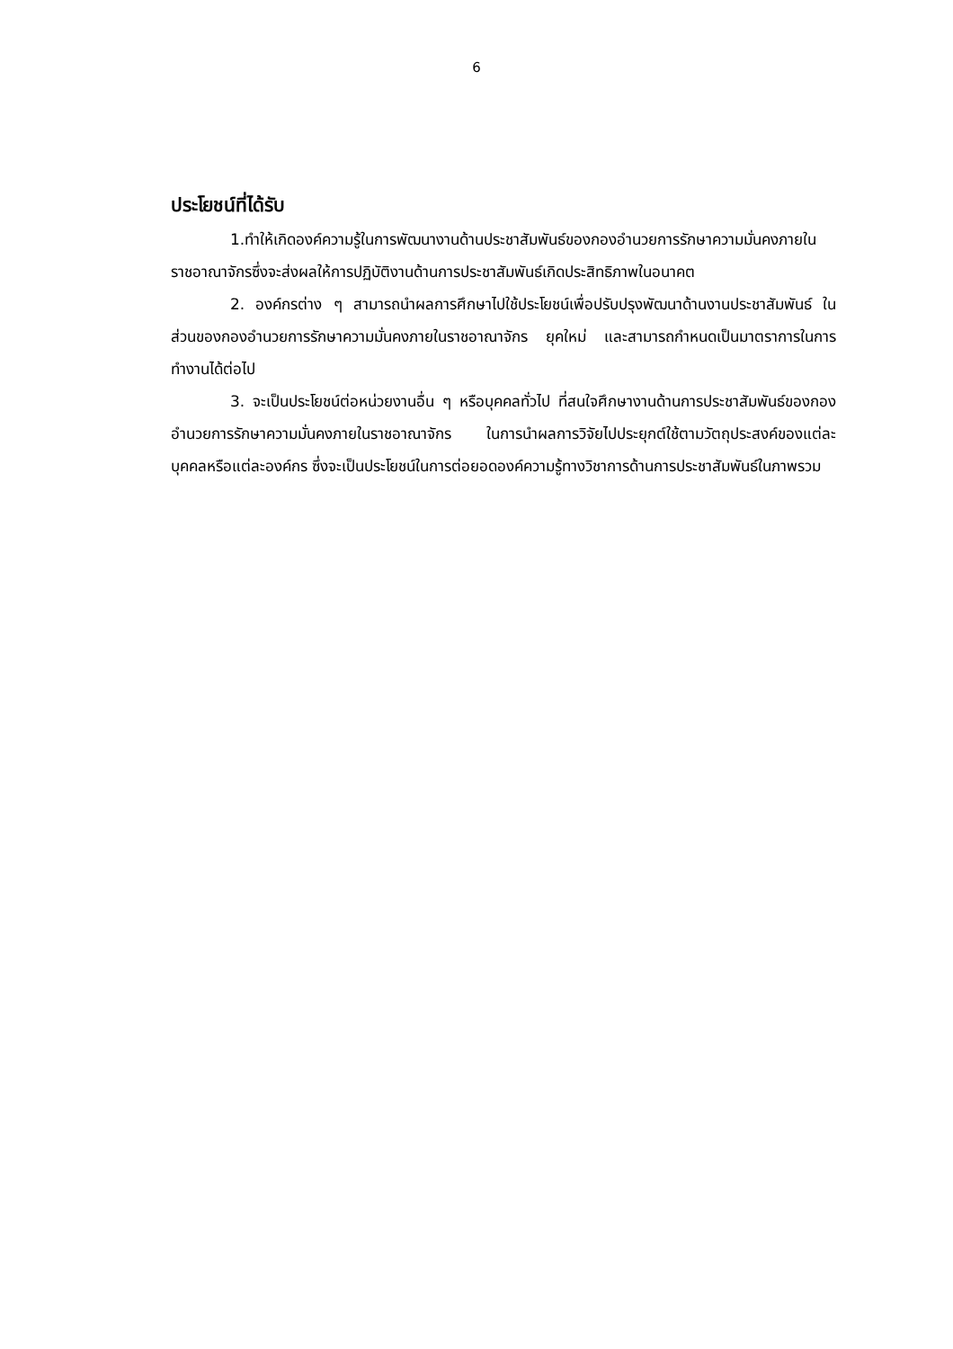6
ประโยชน์ที่ได้รับ
1.ทำให้เกิดองค์ความรู้ในการพัฒนางานด้านประชาสัมพันธ์ของกองอำนวยการรักษาความมั่นคงภายในราชอาณาจักรซึ่งจะส่งผลให้การปฏิบัติงานด้านการประชาสัมพันธ์เกิดประสิทธิภาพในอนาคต
2. องค์กรต่าง ๆ สามารถนำผลการศึกษาไปใช้ประโยชน์เพื่อปรับปรุงพัฒนาด้านงานประชาสัมพันธ์ ในส่วนของกองอำนวยการรักษาความมั่นคงภายในราชอาณาจักร ยุคใหม่ และสามารถกำหนดเป็นมาตราการในการทำงานได้ต่อไป
3. จะเป็นประโยชน์ต่อหน่วยงานอื่น ๆ หรือบุคคลทั่วไป ที่สนใจศึกษางานด้านการประชาสัมพันธ์ของกองอำนวยการรักษาความมั่นคงภายในราชอาณาจักร ในการนำผลการวิจัยไปประยุกต์ใช้ตามวัตถุประสงค์ของแต่ละบุคคลหรือแต่ละองค์กร ซึ่งจะเป็นประโยชน์ในการต่อยอดองค์ความรู้ทางวิชาการด้านการประชาสัมพันธ์ในภาพรวม